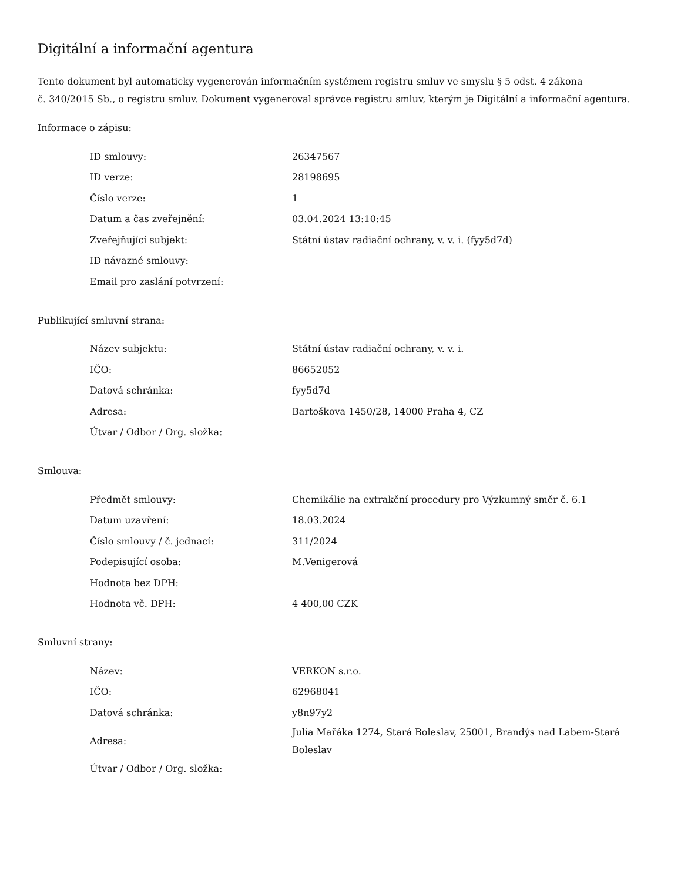Digitální a informační agentura
Tento dokument byl automaticky vygenerován informačním systémem registru smluv ve smyslu § 5 odst. 4 zákona
č. 340/2015 Sb., o registru smluv. Dokument vygeneroval správce registru smluv, kterým je Digitální a informační agentura.
Informace o zápisu:
| ID smlouvy: | 26347567 |
| ID verze: | 28198695 |
| Číslo verze: | 1 |
| Datum a čas zveřejnění: | 03.04.2024 13:10:45 |
| Zveřejňující subjekt: | Státní ústav radiační ochrany, v. v. i. (fyy5d7d) |
| ID návazné smlouvy: | |
| Email pro zaslání potvrzení: | |
Publikující smluvní strana:
| Název subjektu: | Státní ústav radiační ochrany, v. v. i. |
| IČO: | 86652052 |
| Datová schránka: | fyy5d7d |
| Adresa: | Bartoškova 1450/28, 14000 Praha 4, CZ |
| Útvar / Odbor / Org. složka: | |
Smlouva:
| Předmět smlouvy: | Chemikálie na extrakční procedury pro Výzkumný směr č. 6.1 |
| Datum uzavření: | 18.03.2024 |
| Číslo smlouvy / č. jednací: | 311/2024 |
| Podepisující osoba: | M.Venigerová |
| Hodnota bez DPH: | |
| Hodnota vč. DPH: | 4 400,00 CZK |
Smluvní strany:
| Název: | VERKON s.r.o. |
| IČO: | 62968041 |
| Datová schránka: | y8n97y2 |
| Adresa: | Julia Mařáka 1274, Stará Boleslav, 25001, Brandýs nad Labem-Stará Boleslav |
| Útvar / Odbor / Org. složka: | |